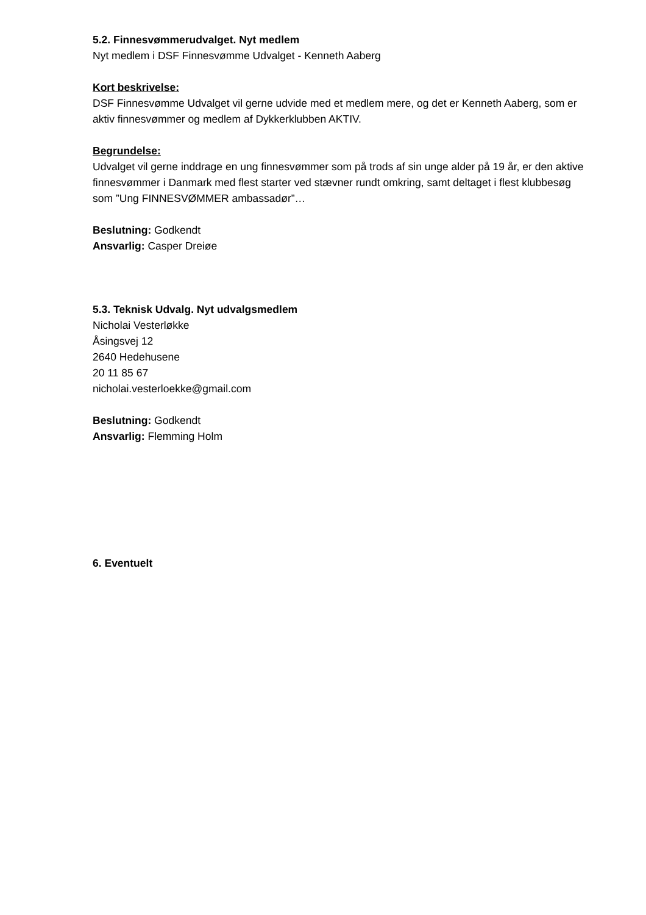5.2. Finnesvømmerudvalget. Nyt medlem
Nyt medlem i DSF Finnesvømme Udvalget - Kenneth Aaberg
Kort beskrivelse:
DSF Finnesvømme Udvalget vil gerne udvide med et medlem mere, og det er Kenneth Aaberg, som er aktiv finnesvømmer og medlem af Dykkerklubben AKTIV.
Begrundelse:
Udvalget vil gerne inddrage en ung finnesvømmer som på trods af sin unge alder på 19 år, er den aktive finnesvømmer i Danmark med flest starter ved stævner rundt omkring, samt deltaget i flest klubbesøg som ”Ung FINNESVØMMER ambassadør”…
Beslutning: Godkendt
Ansvarlig: Casper Dreiøe
5.3. Teknisk Udvalg. Nyt udvalgsmedlem
Nicholai Vesterløkke
Åsingsvej 12
2640 Hedehusene
20 11 85 67
nicholai.vesterloekke@gmail.com
Beslutning: Godkendt
Ansvarlig: Flemming Holm
6. Eventuelt